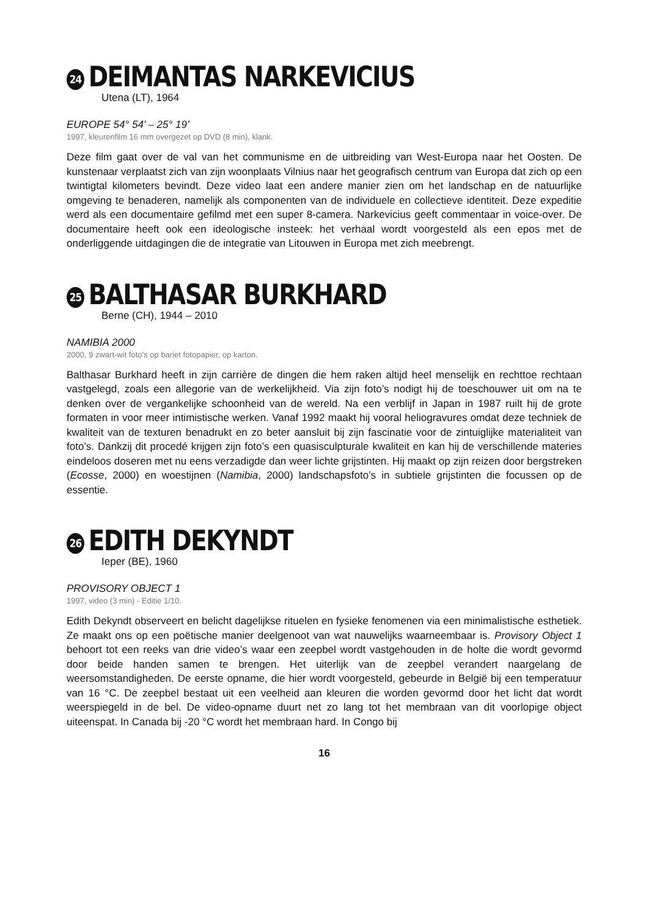24 DEIMANTAS NARKEVICIUS
Utena (LT), 1964
EUROPE 54° 54’ – 25° 19’
1997, kleurenfilm 16 mm overgezet op DVD (8 min), klank.
Deze film gaat over de val van het communisme en de uitbreiding van West-Europa naar het Oosten. De kunstenaar verplaatst zich van zijn woonplaats Vilnius naar het geografisch centrum van Europa dat zich op een twintigtal kilometers bevindt. Deze video laat een andere manier zien om het landschap en de natuurlijke omgeving te benaderen, namelijk als componenten van de individuele en collectieve identiteit. Deze expeditie werd als een documentaire gefilmd met een super 8-camera. Narkevicius geeft commentaar in voice-over. De documentaire heeft ook een ideologische insteek: het verhaal wordt voorgesteld als een epos met de onderliggende uitdagingen die de integratie van Litouwen in Europa met zich meebrengt.
25 BALTHASAR BURKHARD
Berne (CH), 1944 – 2010
NAMIBIA 2000
2000, 9 zwart-wit foto’s op bariet fotopapier, op karton.
Balthasar Burkhard heeft in zijn carrière de dingen die hem raken altijd heel menselijk en rechttoe rechtaan vastgelegd, zoals een allegorie van de werkelijkheid. Via zijn foto’s nodigt hij de toeschouwer uit om na te denken over de vergankelijke schoonheid van de wereld. Na een verblijf in Japan in 1987 ruilt hij de grote formaten in voor meer intimistische werken. Vanaf 1992 maakt hij vooral heliogravures omdat deze techniek de kwaliteit van de texturen benadrukt en zo beter aansluit bij zijn fascinatie voor de zintuiglijke materialiteit van foto’s. Dankzij dit procedé krijgen zijn foto’s een quasisculpturale kwaliteit en kan hij de verschillende materies eindeloos doseren met nu eens verzadigde dan weer lichte grijstinten. Hij maakt op zijn reizen door bergstreken (Ecosse, 2000) en woestijnen (Namibia, 2000) landschapsfoto’s in subtiele grijstinten die focussen op de essentie.
26 EDITH DEKYNDT
Ieper (BE), 1960
PROVISORY OBJECT 1
1997, video (3 min) - Editie 1/10.
Edith Dekyndt observeert en belicht dagelijkse rituelen en fysieke fenomenen via een minimalistische esthetiek. Ze maakt ons op een poëtische manier deelgenoot van wat nauwelijks waarneembaar is. Provisory Object 1 behoort tot een reeks van drie video’s waar een zeepbel wordt vastgehouden in de holte die wordt gevormd door beide handen samen te brengen. Het uiterlijk van de zeepbel verandert naargelang de weersomstandigheden. De eerste opname, die hier wordt voorgesteld, gebeurde in België bij een temperatuur van 16 °C. De zeepbel bestaat uit een veelheid aan kleuren die worden gevormd door het licht dat wordt weerspiegeld in de bel. De video-opname duurt net zo lang tot het membraan van dit voorlopige object uiteenspat. In Canada bij -20 °C wordt het membraan hard. In Congo bij
16